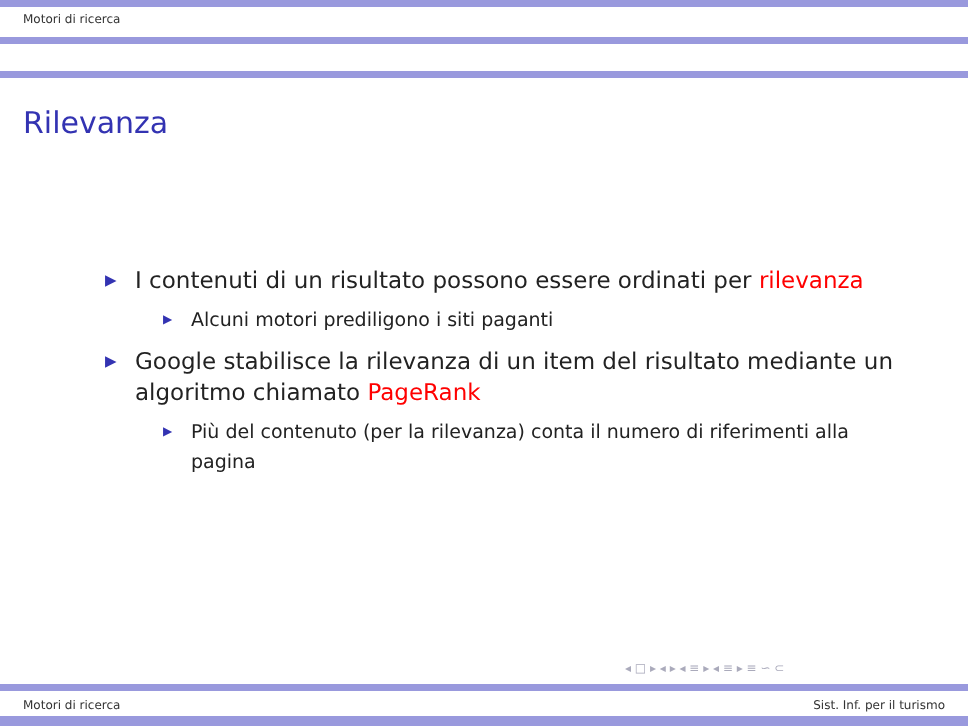Motori di ricerca
Rilevanza
▶ I contenuti di un risultato possono essere ordinati per rilevanza
▶ Alcuni motori prediligono i siti paganti
▶ Google stabilisce la rilevanza di un item del risultato mediante un algoritmo chiamato PageRank
▶ Più del contenuto (per la rilevanza) conta il numero di riferimenti alla pagina
◂ □ ▸ ◂ ▸ ◂ ≡ ▸ ◂ ≡ ▸ ≡ ∽ ⊂
Motori di ricerca Sist. Inf. per il turismo